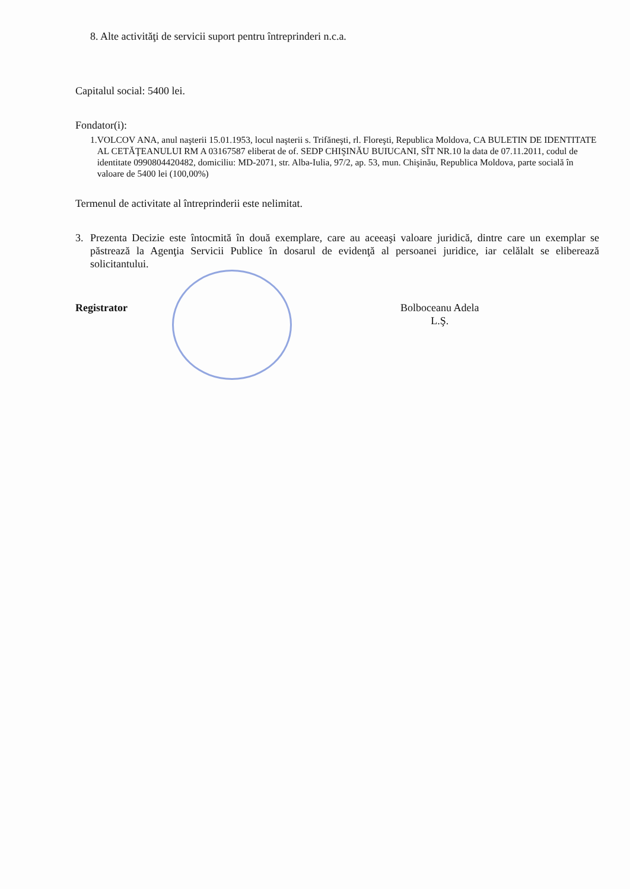8. Alte activităţi de servicii suport pentru întreprinderi n.c.a.
Capitalul social: 5400 lei.
Fondator(i):
1. VOLCOV ANA, anul naşterii 15.01.1953, locul naşterii s. Trifăneşti, rl. Floreşti, Republica Moldova, CA BULETIN DE IDENTITATE AL CETĂŢEANULUI RM A 03167587 eliberat de of. SEDP CHIŞINĂU BUIUCANI, SÎT NR.10 la data de 07.11.2011, codul de identitate 0990804420482, domiciliu: MD-2071, str. Alba-Iulia, 97/2, ap. 53, mun. Chişinău, Republica Moldova, parte socială în valoare de 5400 lei (100,00%)
Termenul de activitate al întreprinderii este nelimitat.
3. Prezenta Decizie este întocmită în două exemplare, care au aceeaşi valoare juridică, dintre care un exemplar se păstrează la Agenţia Servicii Publice în dosarul de evidenţă al persoanei juridice, iar celălalt se eliberează solicitantului.
Registrator Bolboceanu Adela
L.Ş.